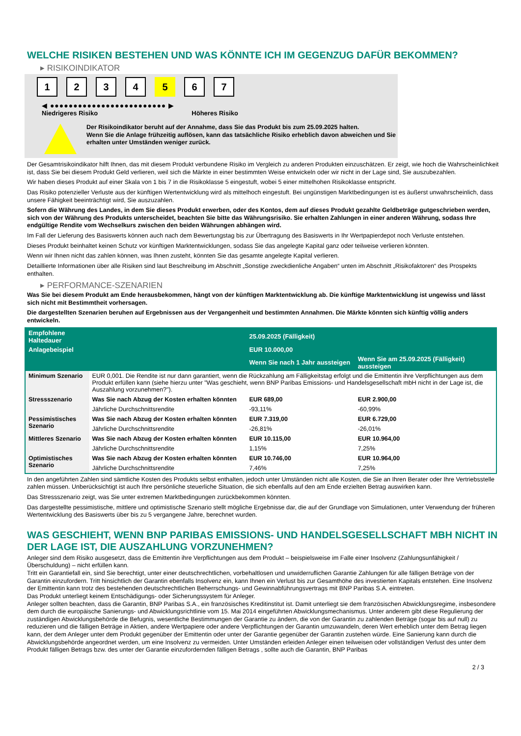WELCHE RISIKEN BESTEHEN UND WAS KÖNNTE ICH IM GEGENZUG DAFÜR BEKOMMEN?
▸ RISIKOINDIKATOR
1 2 3 4 5 6 7
◀ ●●●●●●●●●●●●●●●●●●●●●●●●● ▶
Niedrigeres Risiko Höheres Risiko
Der Risikoindikator beruht auf der Annahme, dass Sie das Produkt bis zum 25.09.2025 halten.
Wenn Sie die Anlage frühzeitig auflösen, kann das tatsächliche Risiko erheblich davon abweichen und Sie erhalten unter Umständen weniger zurück.
Der Gesamtrisikoindikator hilft Ihnen, das mit diesem Produkt verbundene Risiko im Vergleich zu anderen Produkten einzuschätzen. Er zeigt, wie hoch die Wahrscheinlichkeit ist, dass Sie bei diesem Produkt Geld verlieren, weil sich die Märkte in einer bestimmten Weise entwickeln oder wir nicht in der Lage sind, Sie auszubezahlen.
Wir haben dieses Produkt auf einer Skala von 1 bis 7 in die Risikoklasse 5 eingestuft, wobei 5 einer mittelhohen Risikoklasse entspricht.
Das Risiko potenzieller Verluste aus der künftigen Wertentwicklung wird als mittelhoch eingestuft. Bei ungünstigen Marktbedingungen ist es äußerst unwahrscheinlich, dass unsere Fähigkeit beeinträchtigt wird, Sie auszuzahlen.
Sofern die Währung des Landes, in dem Sie dieses Produkt erwerben, oder des Kontos, dem auf dieses Produkt gezahlte Geldbeträge gutgeschrieben werden, sich von der Währung des Produkts unterscheidet, beachten Sie bitte das Währungsrisiko. Sie erhalten Zahlungen in einer anderen Währung, sodass Ihre endgültige Rendite vom Wechselkurs zwischen den beiden Währungen abhängen wird.
Im Fall der Lieferung des Basiswerts können auch nach dem Bewertungstag bis zur Übertragung des Basiswerts in Ihr Wertpapierdepot noch Verluste entstehen.
Dieses Produkt beinhaltet keinen Schutz vor künftigen Marktentwicklungen, sodass Sie das angelegte Kapital ganz oder teilweise verlieren könnten.
Wenn wir Ihnen nicht das zahlen können, was Ihnen zusteht, könnten Sie das gesamte angelegte Kapital verlieren.
Detaillierte Informationen über alle Risiken sind laut Beschreibung im Abschnitt „Sonstige zweckdienliche Angaben“ unten im Abschnitt „Risikofaktoren“ des Prospekts enthalten.
▸ PERFORMANCE-SZENARIEN
Was Sie bei diesem Produkt am Ende herausbekommen, hängt von der künftigen Marktentwicklung ab. Die künftige Marktentwicklung ist ungewiss und lässt sich nicht mit Bestimmtheit vorhersagen.
Die dargestellten Szenarien beruhen auf Ergebnissen aus der Vergangenheit und bestimmten Annahmen. Die Märkte könnten sich künftig völlig anders entwickeln.
| Empfohlene Haltedauer | | 25.09.2025 (Fälligkeit) | |
| --- | --- | --- | --- |
| Anlagebeispiel | | EUR 10.000,00 | |
| | | Wenn Sie nach 1 Jahr aussteigen | Wenn Sie am 25.09.2025 (Fälligkeit) aussteigen |
| Minimum Szenario | EUR 0,001. Die Rendite ist nur dann garantiert, wenn die Rückzahlung am Fälligkeitstag erfolgt und die Emittentin ihre Verpflichtungen aus dem Produkt erfüllen kann (siehe hierzu unter "Was geschieht, wenn BNP Paribas Emissions- und Handelsgesellschaft mbH nicht in der Lage ist, die Auszahlung vorzunehmen?"). | | |
| Stressszenario | Was Sie nach Abzug der Kosten erhalten könnten | EUR 689,00 | EUR 2.900,00 |
| | Jährliche Durchschnittsrendite | -93,11% | -60,99% |
| Pessimistisches Szenario | Was Sie nach Abzug der Kosten erhalten könnten | EUR 7.319,00 | EUR 6.729,00 |
| | Jährliche Durchschnittsrendite | -26,81% | -26,01% |
| Mittleres Szenario | Was Sie nach Abzug der Kosten erhalten könnten | EUR 10.115,00 | EUR 10.964,00 |
| | Jährliche Durchschnittsrendite | 1,15% | 7,25% |
| Optimistisches Szenario | Was Sie nach Abzug der Kosten erhalten könnten | EUR 10.746,00 | EUR 10.964,00 |
| | Jährliche Durchschnittsrendite | 7,46% | 7,25% |
In den angeführten Zahlen sind sämtliche Kosten des Produkts selbst enthalten, jedoch unter Umständen nicht alle Kosten, die Sie an Ihren Berater oder Ihre Vertriebsstelle zahlen müssen. Unberücksichtigt ist auch Ihre persönliche steuerliche Situation, die sich ebenfalls auf den am Ende erzielten Betrag auswirken kann.
Das Stressszenario zeigt, was Sie unter extremen Marktbedingungen zurückbekommen könnten.
Das dargestellte pessimistische, mittlere und optimistische Szenario stellt mögliche Ergebnisse dar, die auf der Grundlage von Simulationen, unter Verwendung der früheren Wertentwicklung des Basiswerts über bis zu 5 vergangene Jahre, berechnet wurden.
WAS GESCHIEHT, WENN BNP PARIBAS EMISSIONS- UND HANDELSGESELLSCHAFT MBH NICHT IN DER LAGE IST, DIE AUSZAHLUNG VORZUNEHMEN?
Anleger sind dem Risiko ausgesetzt, dass die Emittentin ihre Verpflichtungen aus dem Produkt – beispielsweise im Falle einer Insolvenz (Zahlungsunfähigkeit / Überschuldung) – nicht erfüllen kann.
Tritt ein Garantiefall ein, sind Sie berechtigt, unter einer deutschrechtlichen, vorbehaltlosen und unwiderruflichen Garantie Zahlungen für alle fälligen Beträge von der Garantin einzufordern. Tritt hinsichtlich der Garantin ebenfalls Insolvenz ein, kann Ihnen ein Verlust bis zur Gesamthöhe des investierten Kapitals entstehen. Eine Insolvenz der Emittentin kann trotz des bestehenden deutschrechtlichen Beherrschungs- und Gewinnabführungsvertrags mit BNP Paribas S.A. eintreten.
Das Produkt unterliegt keinem Entschädigungs- oder Sicherungssystem für Anleger.
Anleger sollten beachten, dass die Garantin, BNP Paribas S.A., ein französisches Kreditinstitut ist. Damit unterliegt sie dem französischen Abwicklungsregime, insbesondere dem durch die europäische Sanierungs- und Abwicklungsrichtlinie vom 15. Mai 2014 eingeführten Abwicklungsmechanismus. Unter anderem gibt diese Regulierung der zuständigen Abwicklungsbehörde die Befugnis, wesentliche Bestimmungen der Garantie zu ändern, die von der Garantin zu zahlenden Beträge (sogar bis auf null) zu reduzieren und die fälligen Beträge in Aktien, andere Wertpapiere oder andere Verpflichtungen der Garantin umzuwandeln, deren Wert erheblich unter dem Betrag liegen kann, der dem Anleger unter dem Produkt gegenüber der Emittentin oder unter der Garantie gegenüber der Garantin zustehen würde. Eine Sanierung kann durch die Abwicklungsbehörde angeordnet werden, um eine Insolvenz zu vermeiden. Unter Umständen erleiden Anleger einen teilweisen oder vollständigen Verlust des unter dem Produkt fälligen Betrags bzw. des unter der Garantie einzufordernden fälligen Betrags , sollte auch die Garantin, BNP Paribas
2 / 3